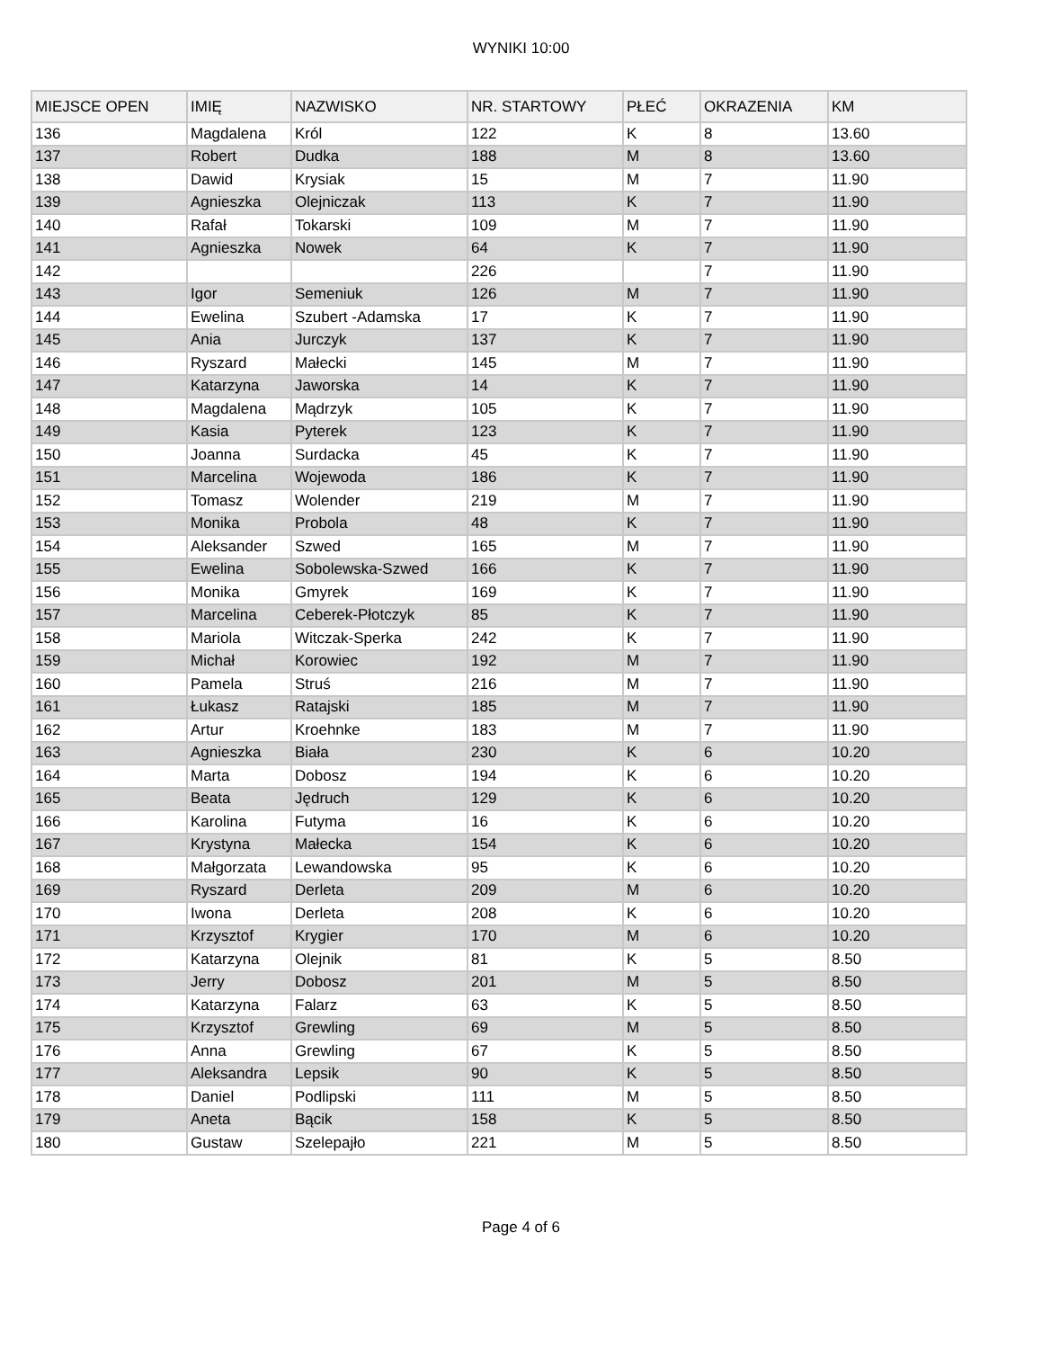WYNIKI 10:00
| MIEJSCE OPEN | IMIĘ | NAZWISKO | NR. STARTOWY | PŁEĆ | OKRAZENIA | KM |
| --- | --- | --- | --- | --- | --- | --- |
| 136 | Magdalena | Król | 122 | K | 8 | 13.60 |
| 137 | Robert | Dudka | 188 | M | 8 | 13.60 |
| 138 | Dawid | Krysiak | 15 | M | 7 | 11.90 |
| 139 | Agnieszka | Olejniczak | 113 | K | 7 | 11.90 |
| 140 | Rafał | Tokarski | 109 | M | 7 | 11.90 |
| 141 | Agnieszka | Nowek | 64 | K | 7 | 11.90 |
| 142 | | | 226 | | 7 | 11.90 |
| 143 | Igor | Semeniuk | 126 | M | 7 | 11.90 |
| 144 | Ewelina | Szubert -Adamska | 17 | K | 7 | 11.90 |
| 145 | Ania | Jurczyk | 137 | K | 7 | 11.90 |
| 146 | Ryszard | Małecki | 145 | M | 7 | 11.90 |
| 147 | Katarzyna | Jaworska | 14 | K | 7 | 11.90 |
| 148 | Magdalena | Mądrzyk | 105 | K | 7 | 11.90 |
| 149 | Kasia | Pyterek | 123 | K | 7 | 11.90 |
| 150 | Joanna | Surdacka | 45 | K | 7 | 11.90 |
| 151 | Marcelina | Wojewoda | 186 | K | 7 | 11.90 |
| 152 | Tomasz | Wolender | 219 | M | 7 | 11.90 |
| 153 | Monika | Probola | 48 | K | 7 | 11.90 |
| 154 | Aleksander | Szwed | 165 | M | 7 | 11.90 |
| 155 | Ewelina | Sobolewska-Szwed | 166 | K | 7 | 11.90 |
| 156 | Monika | Gmyrek | 169 | K | 7 | 11.90 |
| 157 | Marcelina | Ceberek-Płotczyk | 85 | K | 7 | 11.90 |
| 158 | Mariola | Witczak-Sperka | 242 | K | 7 | 11.90 |
| 159 | Michał | Korowiec | 192 | M | 7 | 11.90 |
| 160 | Pamela | Struś | 216 | M | 7 | 11.90 |
| 161 | Łukasz | Ratajski | 185 | M | 7 | 11.90 |
| 162 | Artur | Kroehnke | 183 | M | 7 | 11.90 |
| 163 | Agnieszka | Biała | 230 | K | 6 | 10.20 |
| 164 | Marta | Dobosz | 194 | K | 6 | 10.20 |
| 165 | Beata | Jędruch | 129 | K | 6 | 10.20 |
| 166 | Karolina | Futyma | 16 | K | 6 | 10.20 |
| 167 | Krystyna | Małecka | 154 | K | 6 | 10.20 |
| 168 | Małgorzata | Lewandowska | 95 | K | 6 | 10.20 |
| 169 | Ryszard | Derleta | 209 | M | 6 | 10.20 |
| 170 | Iwona | Derleta | 208 | K | 6 | 10.20 |
| 171 | Krzysztof | Krygier | 170 | M | 6 | 10.20 |
| 172 | Katarzyna | Olejnik | 81 | K | 5 | 8.50 |
| 173 | Jerry | Dobosz | 201 | M | 5 | 8.50 |
| 174 | Katarzyna | Falarz | 63 | K | 5 | 8.50 |
| 175 | Krzysztof | Grewling | 69 | M | 5 | 8.50 |
| 176 | Anna | Grewling | 67 | K | 5 | 8.50 |
| 177 | Aleksandra | Lepsik | 90 | K | 5 | 8.50 |
| 178 | Daniel | Podlipski | 111 | M | 5 | 8.50 |
| 179 | Aneta | Bącik | 158 | K | 5 | 8.50 |
| 180 | Gustaw | Szelepajło | 221 | M | 5 | 8.50 |
Page 4 of 6